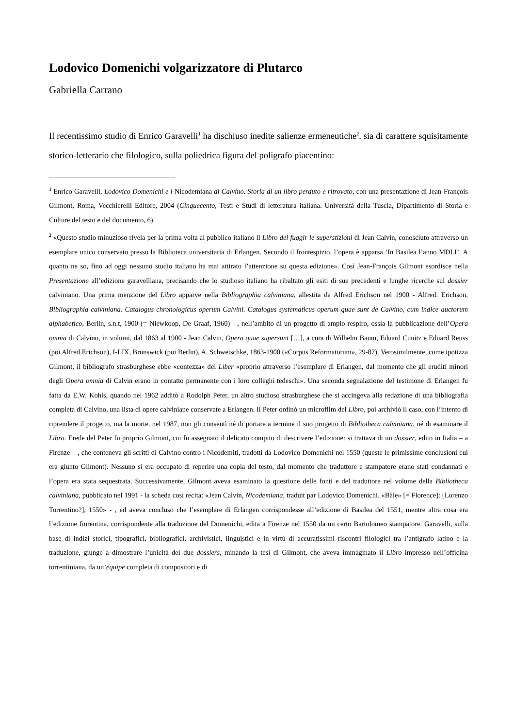Lodovico Domenichi volgarizzatore di Plutarco
Gabriella Carrano
Il recentissimo studio di Enrico Garavelli<sup>1</sup> ha dischiuso inedite salienze ermeneutiche<sup>2</sup>, sia di carattere squisitamente storico-letterario che filologico, sulla poliedrica figura del poligrafo piacentino:
<sup>1</sup> Enrico Garavelli, Lodovico Domenichi e i Nicodemiana di Calvino. Storia di un libro perduto e ritrovato, con una presentazione di Jean-François Gilmont, Roma, Vecchierelli Editore, 2004 (Cinquecento, Testi e Studi di letteratura italiana. Università della Tuscia, Dipartimento di Storia e Culture del testo e del documento, 6).
<sup>2</sup> «Questo studio minuzioso rivela per la prima volta al pubblico italiano il Libro del fuggir le superstizioni di Jean Calvin, conosciuto attraverso un esemplare unico conservato presso la Biblioteca universitaria di Erlangen. Secondo il frontespizio, l’opera è apparsa ‘In Basilea l’anno MDLI’. A quanto ne so, fino ad oggi nessuno studio italiano ha mai attirato l’attenzione su questa edizione». Così Jean-François Gilmont esordisce nella Presentazione all’edizione garavelliana, precisando che lo studioso italiano ha ribaltato gli esiti di sue precedenti e lunghe ricerche sul dossier calviniano. Una prima menzione del Libro apparve nella Bibliographia calviniana, allestita da Alfred Erichson nel 1900 - Alfred. Erichson, Bibliographia calviniana. Catalogus chronologicus operum Calvini. Catalogus systematicus operum quae sunt de Calvino, cum indice auctorum alphabetico, Berlin, s.n.t, 1900 (= Niewkoop, De Graaf, 1960) - , nell’ambito di un progetto di ampio respiro, ossia la pubblicazione dell’Opera omnia di Calvino, in volumi, dal 1863 al 1900 - Jean Calvin, Opera quae supersunt […], a cura di Wilhelm Baum, Eduard Cunitz e Eduard Reuss (poi Alfred Erichson), I-LIX, Brunswick (poi Berlin), A. Schwetschke, 1863-1900 («Corpus Reformatorum», 29-87). Verosimilmente, come ipotizza Gilmont, il bibliografo strasburghese ebbe «contezza» del Liber «proprio attraverso l’esemplare di Erlangen, dal momento che gli eruditi minori degli Opera omnia di Calvin erano in contatto permanente con i loro colleghi tedeschi». Una seconda segnalazione del testimone di Erlangen fu fatta da E.W. Kohls, quando nel 1962 additò a Rodolph Peter, un altro studioso strasburghese che si accingeva alla redazione di una bibliografia completa di Calvino, una lista di opere calviniane conservate a Erlangen. Il Peter ordinò un microfilm del Libro, poi archiviò il caso, con l’intento di riprendere il progetto, ma la morte, nel 1987, non gli consentì né di portare a termine il suo progetto di Bibliotheca calviniana, né di esaminare il Libro. Erede del Peter fu proprio Gilmont, cui fu assegnato il delicato compito di descrivere l’edizione: si trattava di un dossier, edito in Italia – a Firenze – , che conteneva gli scritti di Calvino contro i Nicodemiti, tradotti da Lodovico Domenichi nel 1550 (queste le primissime conclusioni cui era giunto Gilmont). Nessuno si era occupato di reperire una copia del testo, dal momento che traduttore e stampatore erano stati condannati e l’opera era stata sequestrata. Successivamente, Gilmont aveva esaminato la questione delle fonti e del traduttore nel volume della Bibliotheca calviniana, pubblicato nel 1991 - la scheda così recita: «Jean Calvin, Nicodemiana, traduit par Lodovico Domenichi. «Bâle» [= Florence]: [Lorenzo Torrentino?], 1550» - , ed aveva concluso che l’esemplare di Erlangen corrispondesse all’edizione di Basilea del 1551, mentre altra cosa era l’edizione fiorentina, corrispondente alla traduzione del Domenichi, edita a Firenze nel 1550 da un certo Bartolomeo stampatore. Garavelli, sulla base di indizi storici, tipografici, bibliografici, archivistici, linguistici e in virtù di accuratissimi riscontri filologici tra l’antigrafo latino e la traduzione, giunge a dimostrare l’unicità dei due dossiers, minando la tesi di Gilmont, che aveva immaginato il Libro impresso nell’officina torrentiniana, da un’équipe completa di compositori e di